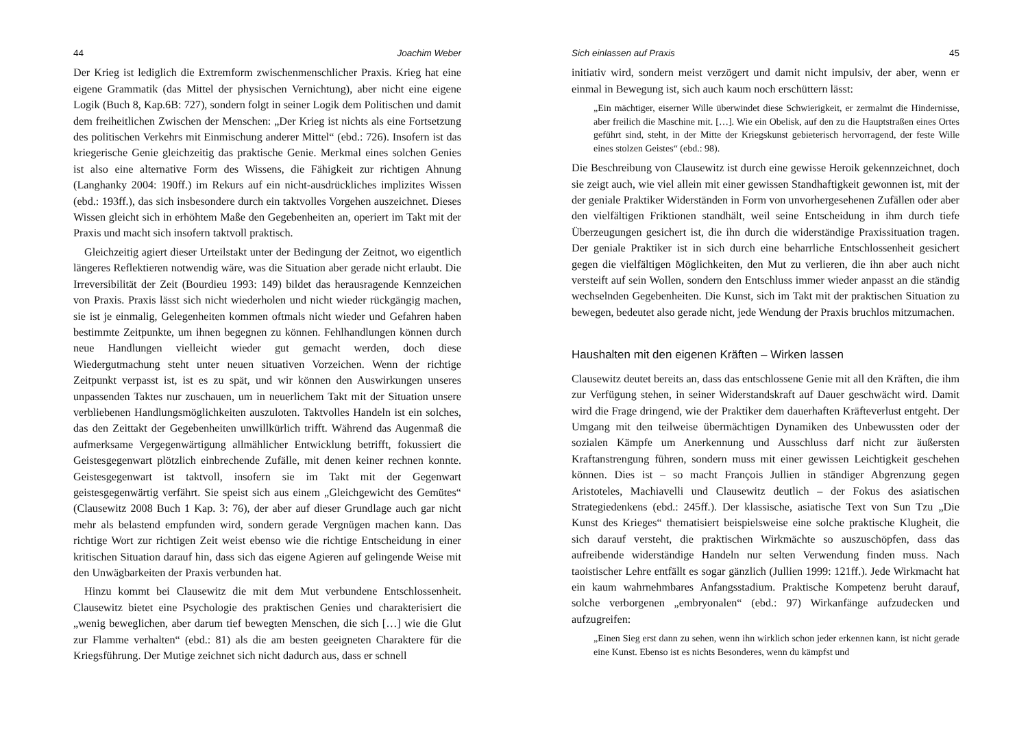44 Joachim Weber
Der Krieg ist lediglich die Extremform zwischenmenschlicher Praxis. Krieg hat eine eigene Grammatik (das Mittel der physischen Vernichtung), aber nicht eine eigene Logik (Buch 8, Kap.6B: 727), sondern folgt in seiner Logik dem Politischen und damit dem freiheitlichen Zwischen der Menschen: „Der Krieg ist nichts als eine Fortsetzung des politischen Verkehrs mit Einmischung anderer Mittel“ (ebd.: 726). Insofern ist das kriegerische Genie gleichzeitig das praktische Genie. Merkmal eines solchen Genies ist also eine alternative Form des Wissens, die Fähigkeit zur richtigen Ahnung (Langhanky 2004: 190ff.) im Rekurs auf ein nicht-ausdrückliches implizites Wissen (ebd.: 193ff.), das sich insbesondere durch ein taktvolles Vorgehen auszeichnet. Dieses Wissen gleicht sich in erhöhtem Maße den Gegebenheiten an, operiert im Takt mit der Praxis und macht sich insofern taktvoll praktisch.
Gleichzeitig agiert dieser Urteilstakt unter der Bedingung der Zeitnot, wo eigentlich längeres Reflektieren notwendig wäre, was die Situation aber gerade nicht erlaubt. Die Irreversibilität der Zeit (Bourdieu 1993: 149) bildet das herausragende Kennzeichen von Praxis. Praxis lässt sich nicht wiederholen und nicht wieder rückgängig machen, sie ist je einmalig, Gelegenheiten kommen oftmals nicht wieder und Gefahren haben bestimmte Zeitpunkte, um ihnen begegnen zu können. Fehlhandlungen können durch neue Handlungen vielleicht wieder gut gemacht werden, doch diese Wiedergutmachung steht unter neuen situativen Vorzeichen. Wenn der richtige Zeitpunkt verpasst ist, ist es zu spät, und wir können den Auswirkungen unseres unpassenden Taktes nur zuschauen, um in neuerlichem Takt mit der Situation unsere verbliebenen Handlungsmöglichkeiten auszuloten. Taktvolles Handeln ist ein solches, das den Zeittakt der Gegebenheiten unwillkürlich trifft. Während das Augenmaß die aufmerksame Vergegenwärtigung allmählicher Entwicklung betrifft, fokussiert die Geistesgegenwart plötzlich einbrechende Zufälle, mit denen keiner rechnen konnte. Geistesgegenwart ist taktvoll, insofern sie im Takt mit der Gegenwart geistesgegenwärtig verfährt. Sie speist sich aus einem „Gleichgewicht des Gemütes“ (Clausewitz 2008 Buch 1 Kap. 3: 76), der aber auf dieser Grundlage auch gar nicht mehr als belastend empfunden wird, sondern gerade Vergnügen machen kann. Das richtige Wort zur richtigen Zeit weist ebenso wie die richtige Entscheidung in einer kritischen Situation darauf hin, dass sich das eigene Agieren auf gelingende Weise mit den Unwägbarkeiten der Praxis verbunden hat.
Hinzu kommt bei Clausewitz die mit dem Mut verbundene Entschlossenheit. Clausewitz bietet eine Psychologie des praktischen Genies und charakterisiert die „wenig beweglichen, aber darum tief bewegten Menschen, die sich […] wie die Glut zur Flamme verhalten“ (ebd.: 81) als die am besten geeigneten Charaktere für die Kriegsführung. Der Mutige zeichnet sich nicht dadurch aus, dass er schnell
Sich einlassen auf Praxis 45
initiativ wird, sondern meist verzögert und damit nicht impulsiv, der aber, wenn er einmal in Bewegung ist, sich auch kaum noch erschüttern lässt:
„Ein mächtiger, eiserner Wille überwindet diese Schwierigkeit, er zermalmt die Hindernisse, aber freilich die Maschine mit. […]. Wie ein Obelisk, auf den zu die Hauptstraßen eines Ortes geführt sind, steht, in der Mitte der Kriegskunst gebieterisch hervorragend, der feste Wille eines stolzen Geistes“ (ebd.: 98).
Die Beschreibung von Clausewitz ist durch eine gewisse Heroik gekennzeichnet, doch sie zeigt auch, wie viel allein mit einer gewissen Standhaftigkeit gewonnen ist, mit der der geniale Praktiker Widerständen in Form von unvorhergesehenen Zufällen oder aber den vielfältigen Friktionen standhält, weil seine Entscheidung in ihm durch tiefe Überzeugungen gesichert ist, die ihn durch die widerständige Praxissituation tragen. Der geniale Praktiker ist in sich durch eine beharrliche Entschlossenheit gesichert gegen die vielfältigen Möglichkeiten, den Mut zu verlieren, die ihn aber auch nicht versteift auf sein Wollen, sondern den Entschluss immer wieder anpasst an die ständig wechselnden Gegebenheiten. Die Kunst, sich im Takt mit der praktischen Situation zu bewegen, bedeutet also gerade nicht, jede Wendung der Praxis bruchlos mitzumachen.
Haushalten mit den eigenen Kräften – Wirken lassen
Clausewitz deutet bereits an, dass das entschlossene Genie mit all den Kräften, die ihm zur Verfügung stehen, in seiner Widerstandskraft auf Dauer geschwächt wird. Damit wird die Frage dringend, wie der Praktiker dem dauerhaften Kräfteverlust entgeht. Der Umgang mit den teilweise übermächtigen Dynamiken des Unbewussten oder der sozialen Kämpfe um Anerkennung und Ausschluss darf nicht zur äußersten Kraftanstrengung führen, sondern muss mit einer gewissen Leichtigkeit geschehen können. Dies ist – so macht François Jullien in ständiger Abgrenzung gegen Aristoteles, Machiavelli und Clausewitz deutlich – der Fokus des asiatischen Strategiedenkens (ebd.: 245ff.). Der klassische, asiatische Text von Sun Tzu „Die Kunst des Krieges“ thematisiert beispielsweise eine solche praktische Klugheit, die sich darauf versteht, die praktischen Wirkmächte so auszuschöpfen, dass das aufreibende widerständige Handeln nur selten Verwendung finden muss. Nach taoistischer Lehre entfällt es sogar gänzlich (Jullien 1999: 121ff.). Jede Wirkmacht hat ein kaum wahrnehmbares Anfangsstadium. Praktische Kompetenz beruht darauf, solche verborgenen „embryonalen“ (ebd.: 97) Wirkanfänge aufzudecken und aufzugreifen:
„Einen Sieg erst dann zu sehen, wenn ihn wirklich schon jeder erkennen kann, ist nicht gerade eine Kunst. Ebenso ist es nichts Besonderes, wenn du kämpfst und